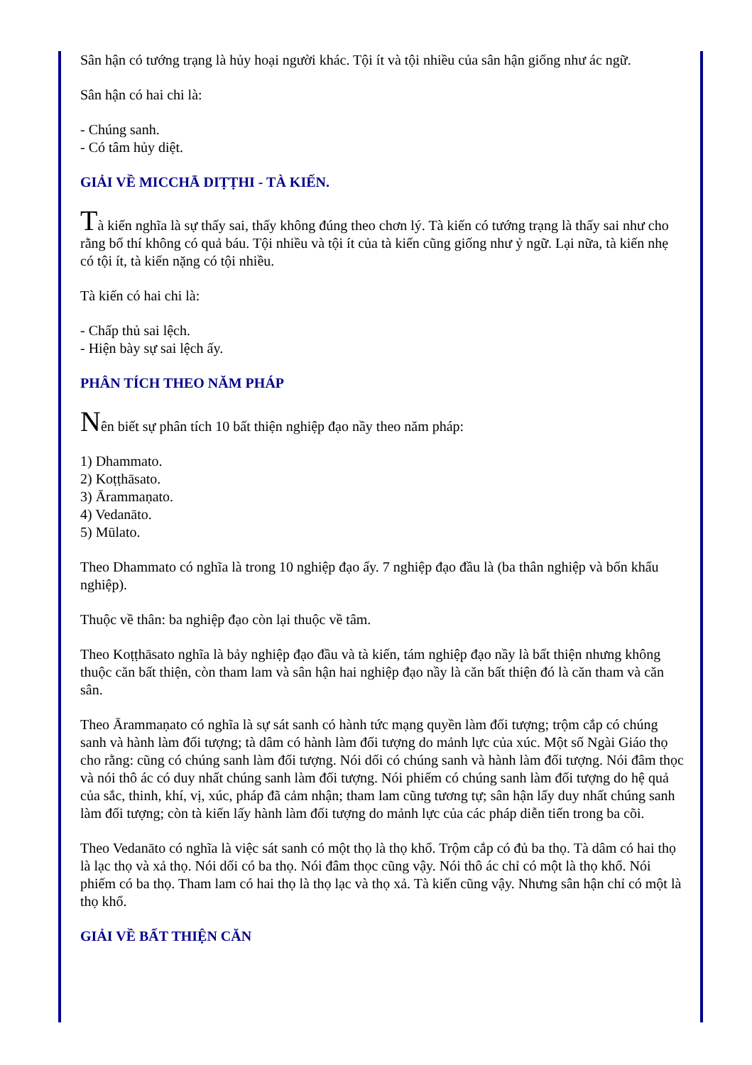Sân hận có tướng trạng là hủy hoại người khác. Tội ít và tội nhiều của sân hận giống như ác ngữ.
Sân hận có hai chi là:
- Chúng sanh.
- Có tâm hủy diệt.
GIẢI VỀ MICCHĀ DIṬṬHI - TÀ KIẾN.
Tà kiến nghĩa là sự thấy sai, thấy không đúng theo chơn lý. Tà kiến có tướng trạng là thấy sai như cho rằng bố thí không có quả báu. Tội nhiều và tội ít của tà kiến cũng giống như ỷ ngữ. Lại nữa, tà kiến nhẹ có tội ít, tà kiến nặng có tội nhiều.
Tà kiến có hai chi là:
- Chấp thủ sai lệch.
- Hiện bày sự sai lệch ấy.
PHÂN TÍCH THEO NĂM PHÁP
Nên biết sự phân tích 10 bất thiện nghiệp đạo nầy theo năm pháp:
1) Dhammato.
2) Koṭṭhāsato.
3) Ārammaṇato.
4) Vedanāto.
5) Mūlato.
Theo Dhammato có nghĩa là trong 10 nghiệp đạo ấy. 7 nghiệp đạo đầu là (ba thân nghiệp và bốn khẩu nghiệp).
Thuộc về thân: ba nghiệp đạo còn lại thuộc về tâm.
Theo Koṭṭhāsato nghĩa là bảy nghiệp đạo đầu và tà kiến, tám nghiệp đạo nầy là bất thiện nhưng không thuộc căn bất thiện, còn tham lam và sân hận hai nghiệp đạo nầy là căn bất thiện đó là căn tham và căn sân.
Theo Ārammaṇato có nghĩa là sự sát sanh có hành tức mạng quyền làm đối tượng; trộm cắp có chúng sanh và hành làm đối tượng; tà dâm có hành làm đối tượng do mảnh lực của xúc. Một số Ngài Giáo thọ cho rằng: cũng có chúng sanh làm đối tượng. Nói dối có chúng sanh và hành làm đối tượng. Nói đâm thọc và nói thô ác có duy nhất chúng sanh làm đối tượng. Nói phiếm có chúng sanh làm đối tượng do hệ quả của sắc, thinh, khí, vị, xúc, pháp đã cảm nhận; tham lam cũng tương tự; sân hận lấy duy nhất chúng sanh làm đối tượng; còn tà kiến lấy hành làm đối tượng do mảnh lực của các pháp diễn tiến trong ba cõi.
Theo Vedanāto có nghĩa là việc sát sanh có một thọ là thọ khổ. Trộm cắp có đủ ba thọ. Tà dâm có hai thọ là lạc thọ và xả thọ. Nói dối có ba thọ. Nói đâm thọc cũng vậy. Nói thô ác chỉ có một là thọ khổ. Nói phiếm có ba thọ. Tham lam có hai thọ là thọ lạc và thọ xả. Tà kiến cũng vậy. Nhưng sân hận chỉ có một là thọ khổ.
GIẢI VỀ BẤT THIỆN CĂN